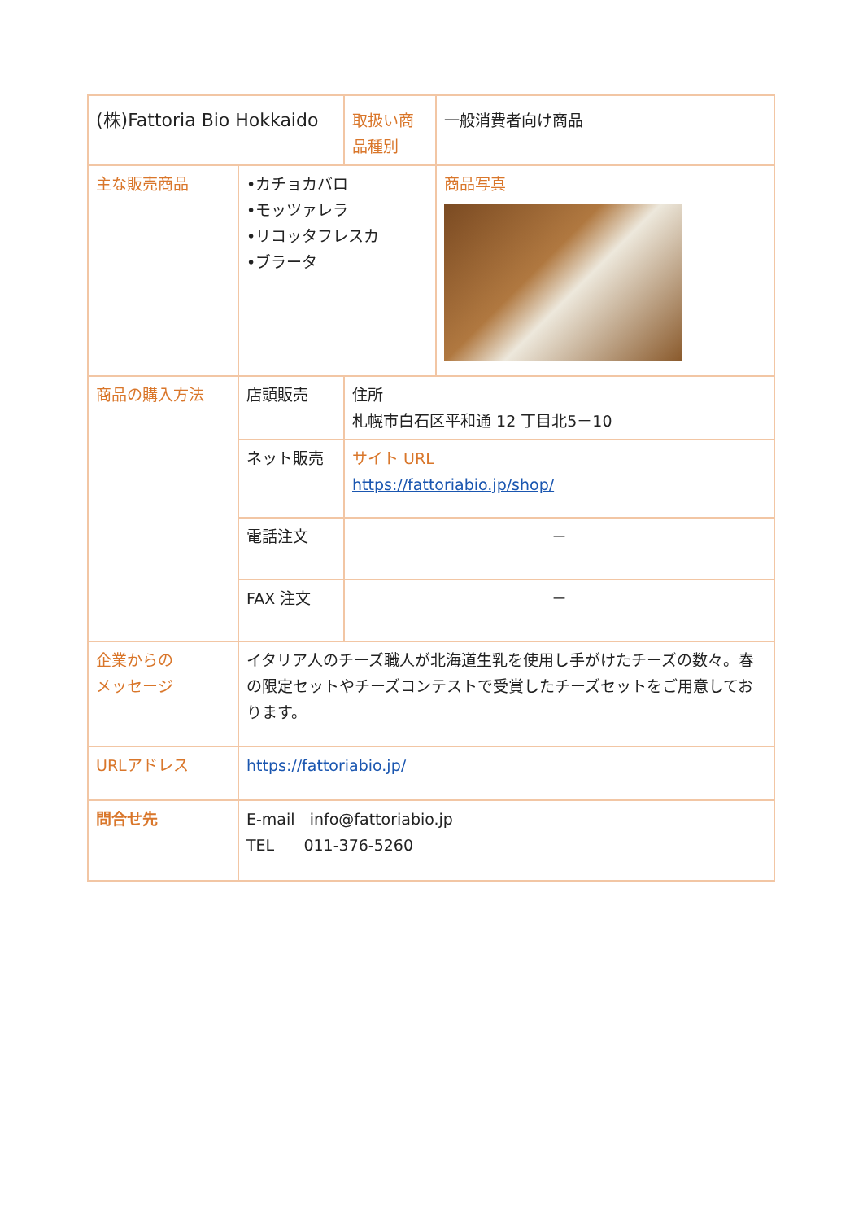| (株)Fattoria Bio Hokkaido | | 取扱い商品種別 | 一般消費者向け商品 |
| 主な販売商品 | •カチョカバロ •モッツァレラ •リコッタフレスカ •ブラータ | | 商品写真 |
| 商品の購入方法 | 店頭販売 | 住所 札幌市白石区平和通 12 丁目北5－10 | |
| | ネット販売 | サイト URL https://fattoriabio.jp/shop/ | |
| | 電話注文 | － | |
| | FAX 注文 | － | |
| 企業からの メッセージ | イタリア人のチーズ職人が北海道生乳を使用し手がけたチーズの数々。春の限定セットやチーズコンテストで受賞したチーズセットをご用意しております。 | | |
| URLアドレス | https://fattoriabio.jp/ | | |
| 問合せ先 | E-mail info@fattoriabio.jp TEL 011-376-5260 | | |